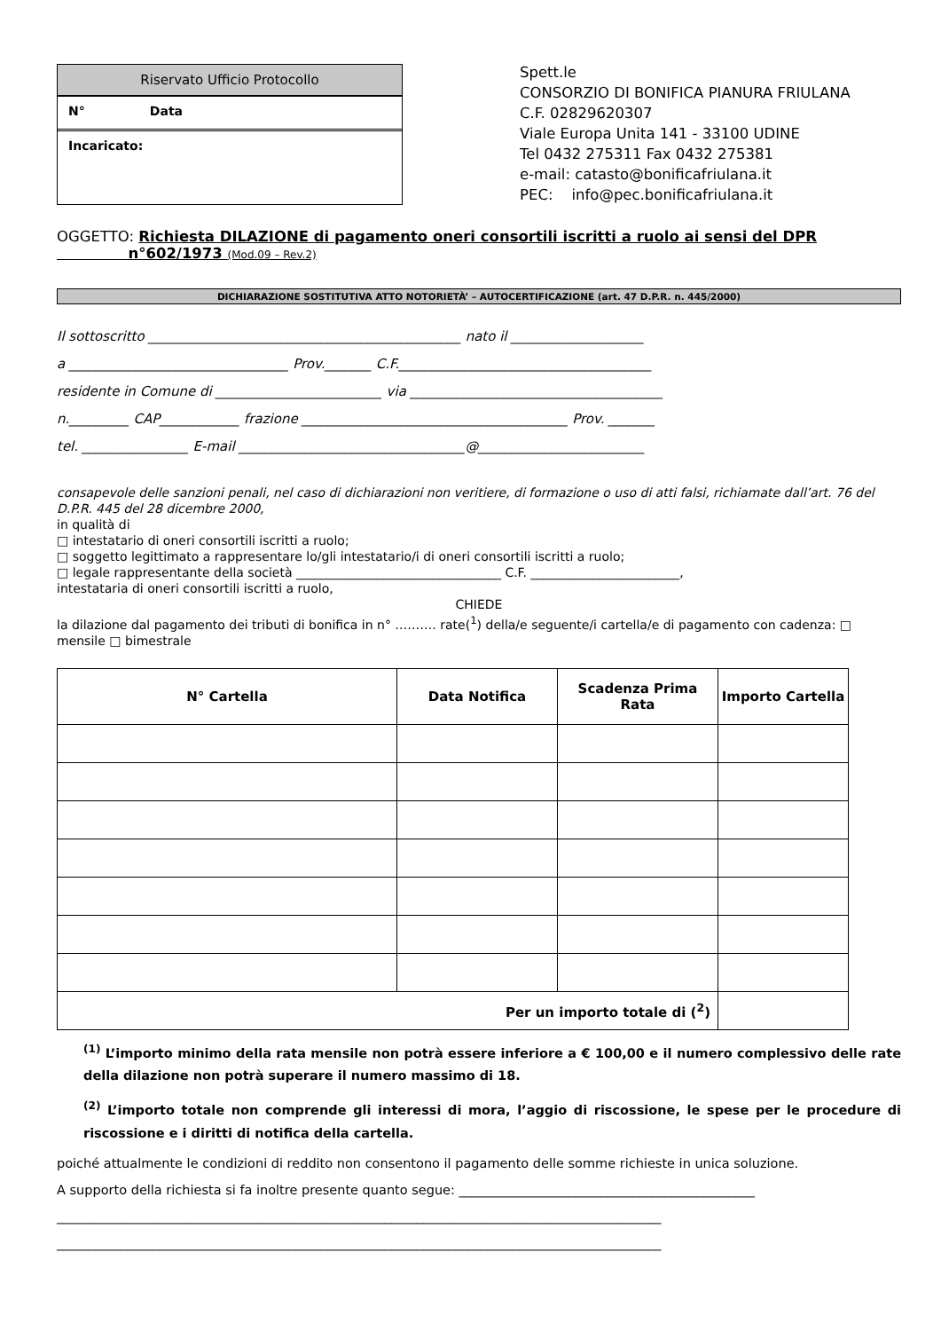Riservato Ufficio Protocollo
N° Data
Incaricato:
Spett.le
CONSORZIO DI BONIFICA PIANURA FRIULANA
C.F. 02829620307
Viale Europa Unita 141 - 33100 UDINE
Tel 0432 275311 Fax 0432 275381
e-mail: catasto@bonificafriulana.it
PEC: info@pec.bonificafriulana.it
OGGETTO: Richiesta DILAZIONE di pagamento oneri consortili iscritti a ruolo ai sensi del DPR
n°602/1973 (Mod.09 – Rev.2)
DICHIARAZIONE SOSTITUTIVA ATTO NOTORIETÀ’ – AUTOCERTIFICAZIONE (art. 47 D.P.R. n. 445/2000)
Il sottoscritto _______________________________________________ nato il ____________________
a _________________________________ Prov._______ C.F.______________________________________
residente in Comune di _________________________ via ______________________________________
n._________ CAP____________ frazione ________________________________________ Prov. _______
tel. ________________ E-mail __________________________________@_________________________
consapevole delle sanzioni penali, nel caso di dichiarazioni non veritiere, di formazione o uso di atti falsi, richiamate dall’art. 76 del D.P.R. 445 del 28 dicembre 2000,
in qualità di
□ intestatario di oneri consortili iscritti a ruolo;
□ soggetto legittimato a rappresentare lo/gli intestatario/i di oneri consortili iscritti a ruolo;
□ legale rappresentante della società _________________________________ C.F. ________________________,
intestataria di oneri consortili iscritti a ruolo,
CHIEDE
la dilazione dal pagamento dei tributi di bonifica in n° ………. rate(<sup>1</sup>) della/e seguente/i cartella/e di pagamento con cadenza: □ mensile □ bimestrale
| N° Cartella | Data Notifica | Scadenza Prima Rata | Importo Cartella |
| --- | --- | --- | --- |
| Per un importo totale di (<sup>2</sup>) | | | |
<sup>(1)</sup> L’importo minimo della rata mensile non potrà essere inferiore a € 100,00 e il numero complessivo delle rate della dilazione non potrà superare il numero massimo di 18.
<sup>(2)</sup> L’importo totale non comprende gli interessi di mora, l’aggio di riscossione, le spese per le procedure di riscossione e i diritti di notifica della cartella.
poiché attualmente le condizioni di reddito non consentono il pagamento delle somme richieste in unica soluzione.
A supporto della richiesta si fa inoltre presente quanto segue: ______________________________________________
______________________________________________________________________________________________
______________________________________________________________________________________________